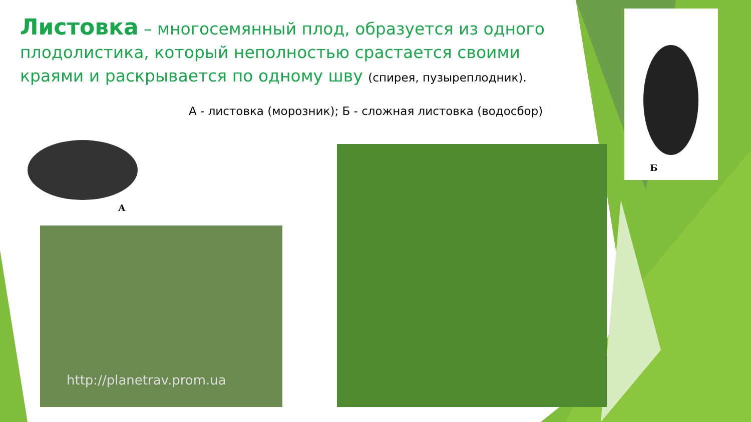Листовка – многосемянный плод, образуется из одного плодолистика, который неполностью срастается своими краями и раскрывается по одному шву (спирея, пузыреплодник).
А - листовка (морозник); Б - сложная листовка (водосбор)
А
Б
http://planetrav.prom.ua